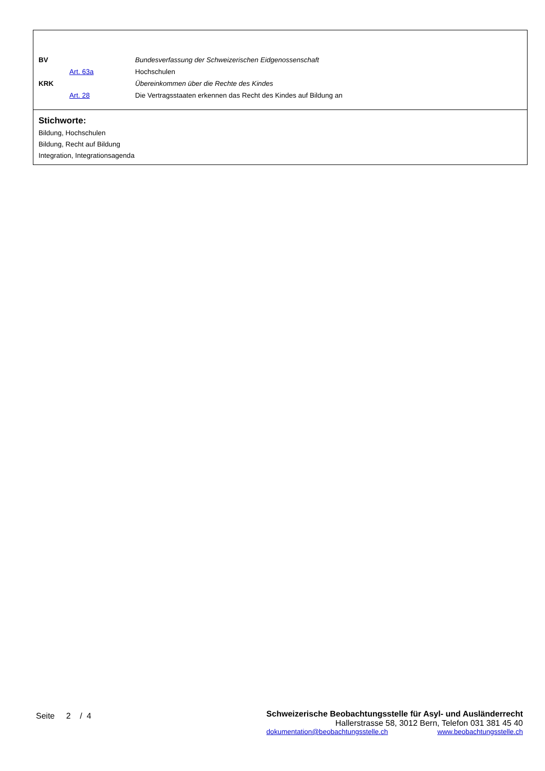| BV | | Bundesverfassung der Schweizerischen Eidgenossenschaft |
| | Art. 63a | Hochschulen |
| KRK | | Übereinkommen über die Rechte des Kindes |
| | Art. 28 | Die Vertragsstaaten erkennen das Recht des Kindes auf Bildung an |
Stichworte:
Bildung, Hochschulen
Bildung, Recht auf Bildung
Integration, Integrationsagenda
Seite 2 / 4
Schweizerische Beobachtungsstelle für Asyl- und Ausländerrecht
Hallerstrasse 58, 3012 Bern, Telefon 031 381 45 40
dokumentation@beobachtungsstelle.ch www.beobachtungsstelle.ch